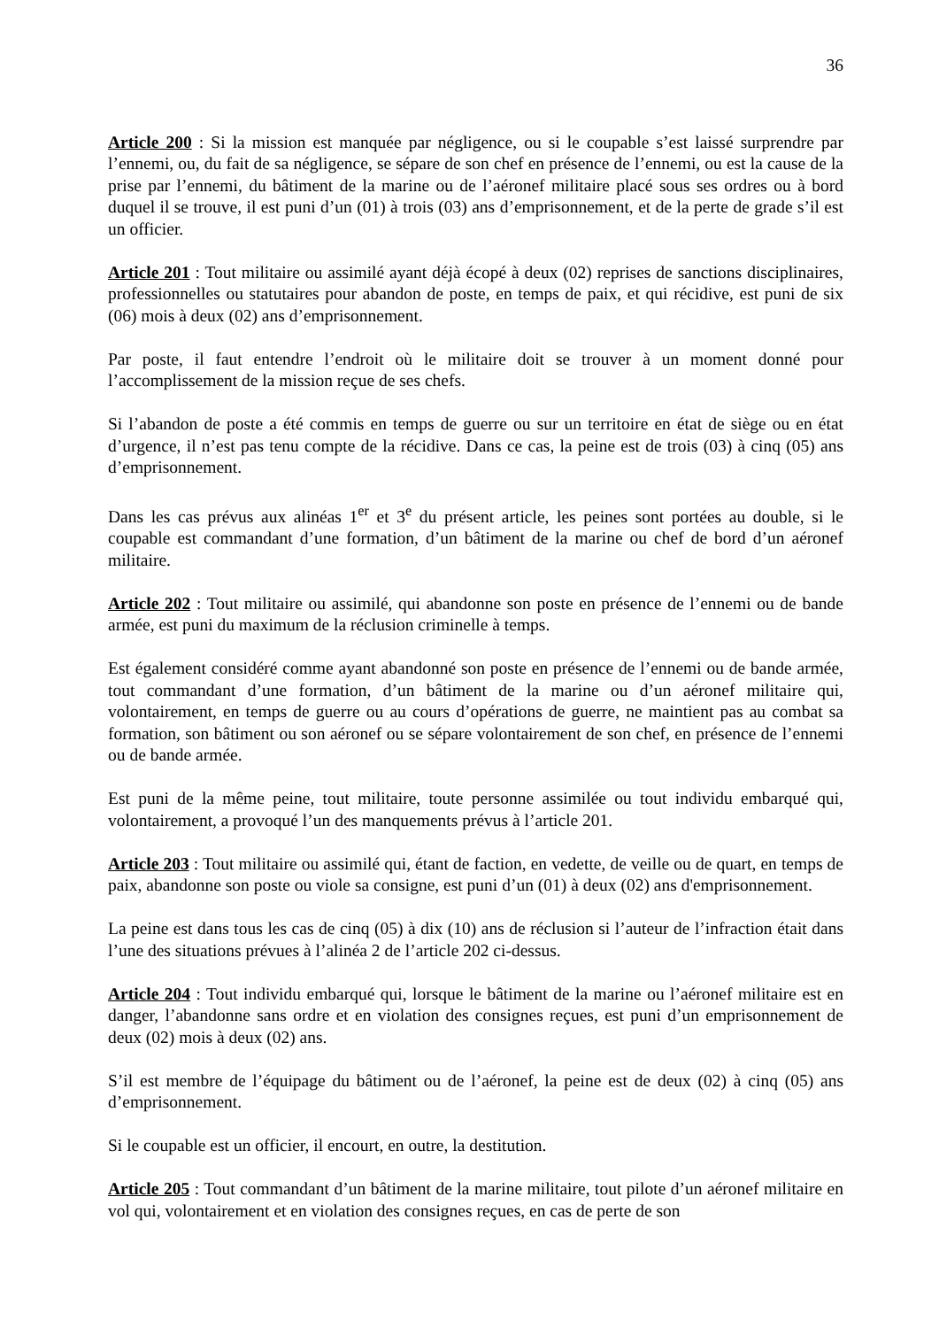36
Article 200 : Si la mission est manquée par négligence, ou si le coupable s’est laissé surprendre par l’ennemi, ou, du fait de sa négligence, se sépare de son chef en présence de l’ennemi, ou est la cause de la prise par l’ennemi, du bâtiment de la marine ou de l’aéronef militaire placé sous ses ordres ou à bord duquel il se trouve, il est puni d’un (01) à trois (03) ans d’emprisonnement, et de la perte de grade s’il est un officier.
Article 201 : Tout militaire ou assimilé ayant déjà écopé à deux (02) reprises de sanctions disciplinaires, professionnelles ou statutaires pour abandon de poste, en temps de paix, et qui récidive, est puni de six (06) mois à deux (02) ans d’emprisonnement.
Par poste, il faut entendre l’endroit où le militaire doit se trouver à un moment donné pour l’accomplissement de la mission reçue de ses chefs.
Si l’abandon de poste a été commis en temps de guerre ou sur un territoire en état de siège ou en état d’urgence, il n’est pas tenu compte de la récidive. Dans ce cas, la peine est de trois (03) à cinq (05) ans d’emprisonnement.
Dans les cas prévus aux alinéas 1<sup>er</sup> et 3<sup>e</sup> du présent article, les peines sont portées au double, si le coupable est commandant d’une formation, d’un bâtiment de la marine ou chef de bord d’un aéronef militaire.
Article 202 : Tout militaire ou assimilé, qui abandonne son poste en présence de l’ennemi ou de bande armée, est puni du maximum de la réclusion criminelle à temps.
Est également considéré comme ayant abandonné son poste en présence de l’ennemi ou de bande armée, tout commandant d’une formation, d’un bâtiment de la marine ou d’un aéronef militaire qui, volontairement, en temps de guerre ou au cours d’opérations de guerre, ne maintient pas au combat sa formation, son bâtiment ou son aéronef ou se sépare volontairement de son chef, en présence de l’ennemi ou de bande armée.
Est puni de la même peine, tout militaire, toute personne assimilée ou tout individu embarqué qui, volontairement, a provoqué l’un des manquements prévus à l’article 201.
Article 203 : Tout militaire ou assimilé qui, étant de faction, en vedette, de veille ou de quart, en temps de paix, abandonne son poste ou viole sa consigne, est puni d’un (01) à deux (02) ans d'emprisonnement.
La peine est dans tous les cas de cinq (05) à dix (10) ans de réclusion si l’auteur de l’infraction était dans l’une des situations prévues à l’alinéa 2 de l’article 202 ci-dessus.
Article 204 : Tout individu embarqué qui, lorsque le bâtiment de la marine ou l’aéronef militaire est en danger, l’abandonne sans ordre et en violation des consignes reçues, est puni d’un emprisonnement de deux (02) mois à deux (02) ans.
S’il est membre de l’équipage du bâtiment ou de l’aéronef, la peine est de deux (02) à cinq (05) ans d’emprisonnement.
Si le coupable est un officier, il encourt, en outre, la destitution.
Article 205 : Tout commandant d’un bâtiment de la marine militaire, tout pilote d’un aéronef militaire en vol qui, volontairement et en violation des consignes reçues, en cas de perte de son